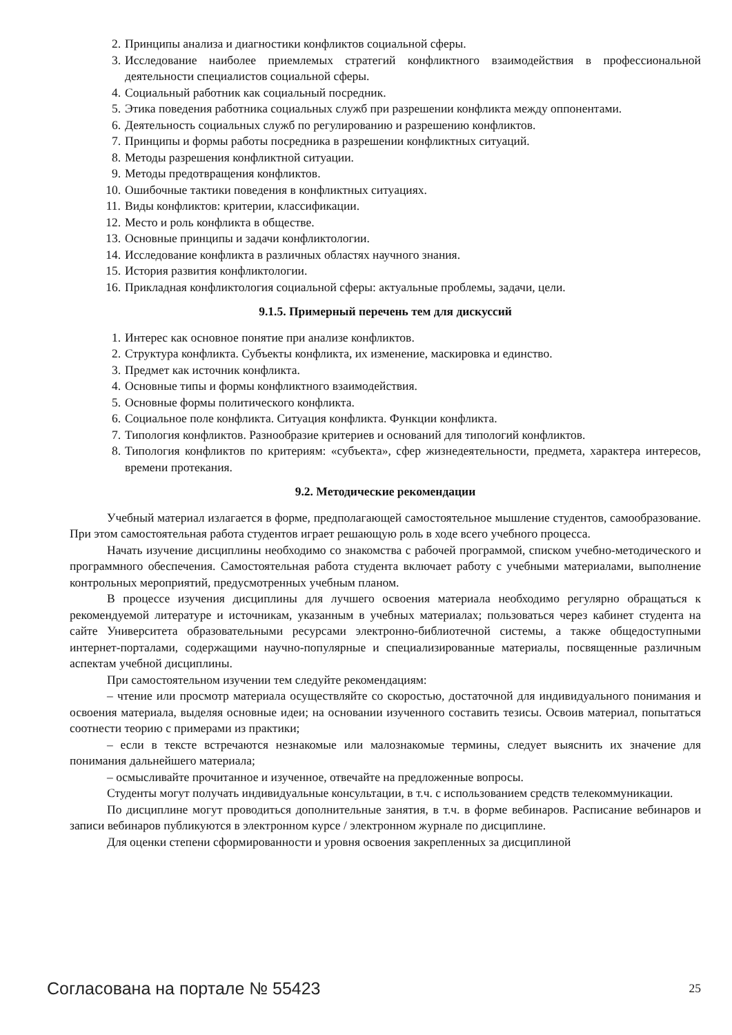2. Принципы анализа и диагностики конфликтов социальной сферы.
3. Исследование наиболее приемлемых стратегий конфликтного взаимодействия в профессиональной деятельности специалистов социальной сферы.
4. Социальный работник как социальный посредник.
5. Этика поведения работника социальных служб при разрешении конфликта между оппонентами.
6. Деятельность социальных служб по регулированию и разрешению конфликтов.
7. Принципы и формы работы посредника в разрешении конфликтных ситуаций.
8. Методы разрешения конфликтной ситуации.
9. Методы предотвращения конфликтов.
10. Ошибочные тактики поведения в конфликтных ситуациях.
11. Виды конфликтов: критерии, классификации.
12. Место и роль конфликта в обществе.
13. Основные принципы и задачи конфликтологии.
14. Исследование конфликта в различных областях научного знания.
15. История развития конфликтологии.
16. Прикладная конфликтология социальной сферы: актуальные проблемы, задачи, цели.
9.1.5. Примерный перечень тем для дискуссий
1. Интерес как основное понятие при анализе конфликтов.
2. Структура конфликта. Субъекты конфликта, их изменение, маскировка и единство.
3. Предмет как источник конфликта.
4. Основные типы и формы конфликтного взаимодействия.
5. Основные формы политического конфликта.
6. Социальное поле конфликта. Ситуация конфликта. Функции конфликта.
7. Типология конфликтов. Разнообразие критериев и оснований для типологий конфликтов.
8. Типология конфликтов по критериям: «субъекта», сфер жизнедеятельности, предмета, характера интересов, времени протекания.
9.2. Методические рекомендации
Учебный материал излагается в форме, предполагающей самостоятельное мышление студентов, самообразование. При этом самостоятельная работа студентов играет решающую роль в ходе всего учебного процесса.
Начать изучение дисциплины необходимо со знакомства с рабочей программой, списком учебно-методического и программного обеспечения. Самостоятельная работа студента включает работу с учебными материалами, выполнение контрольных мероприятий, предусмотренных учебным планом.
В процессе изучения дисциплины для лучшего освоения материала необходимо регулярно обращаться к рекомендуемой литературе и источникам, указанным в учебных материалах; пользоваться через кабинет студента на сайте Университета образовательными ресурсами электронно-библиотечной системы, а также общедоступными интернет-порталами, содержащими научно-популярные и специализированные материалы, посвященные различным аспектам учебной дисциплины.
При самостоятельном изучении тем следуйте рекомендациям:
– чтение или просмотр материала осуществляйте со скоростью, достаточной для индивидуального понимания и освоения материала, выделяя основные идеи; на основании изученного составить тезисы. Освоив материал, попытаться соотнести теорию с примерами из практики;
– если в тексте встречаются незнакомые или малознакомые термины, следует выяснить их значение для понимания дальнейшего материала;
– осмысливайте прочитанное и изученное, отвечайте на предложенные вопросы.
Студенты могут получать индивидуальные консультации, в т.ч. с использованием средств телекоммуникации.
По дисциплине могут проводиться дополнительные занятия, в т.ч. в форме вебинаров. Расписание вебинаров и записи вебинаров публикуются в электронном курсе / электронном журнале по дисциплине.
Для оценки степени сформированности и уровня освоения закрепленных за дисциплиной
Согласована на портале № 55423 25